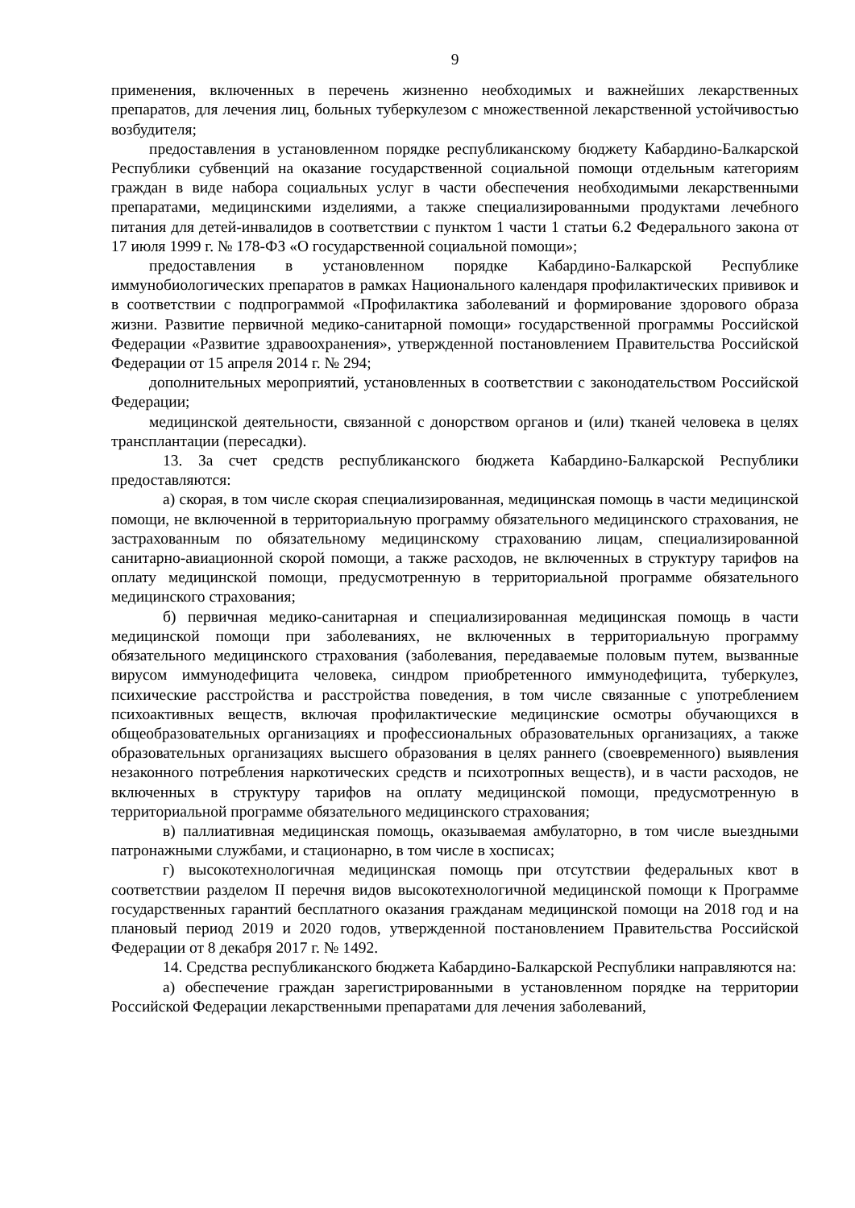9
применения, включенных в перечень жизненно необходимых и важнейших лекарственных препаратов, для лечения лиц, больных туберкулезом с множественной лекарственной устойчивостью возбудителя;
предоставления в установленном порядке республиканскому бюджету Кабардино-Балкарской Республики субвенций на оказание государственной социальной помощи отдельным категориям граждан в виде набора социальных услуг в части обеспечения необходимыми лекарственными препаратами, медицинскими изделиями, а также специализированными продуктами лечебного питания для детей-инвалидов в соответствии с пунктом 1 части 1 статьи 6.2 Федерального закона от 17 июля 1999 г. № 178-ФЗ «О государственной социальной помощи»;
предоставления в установленном порядке Кабардино-Балкарской Республике иммунобиологических препаратов в рамках Национального календаря профилактических прививок и в соответствии с подпрограммой «Профилактика заболеваний и формирование здорового образа жизни. Развитие первичной медико-санитарной помощи» государственной программы Российской Федерации «Развитие здравоохранения», утвержденной постановлением Правительства Российской Федерации от 15 апреля 2014 г. № 294;
дополнительных мероприятий, установленных в соответствии с законодательством Российской Федерации;
медицинской деятельности, связанной с донорством органов и (или) тканей человека в целях трансплантации (пересадки).
13. За счет средств республиканского бюджета Кабардино-Балкарской Республики предоставляются:
а) скорая, в том числе скорая специализированная, медицинская помощь в части медицинской помощи, не включенной в территориальную программу обязательного медицинского страхования, не застрахованным по обязательному медицинскому страхованию лицам, специализированной санитарно-авиационной скорой помощи, а также расходов, не включенных в структуру тарифов на оплату медицинской помощи, предусмотренную в территориальной программе обязательного медицинского страхования;
б) первичная медико-санитарная и специализированная медицинская помощь в части медицинской помощи при заболеваниях, не включенных в территориальную программу обязательного медицинского страхования (заболевания, передаваемые половым путем, вызванные вирусом иммунодефицита человека, синдром приобретенного иммунодефицита, туберкулез, психические расстройства и расстройства поведения, в том числе связанные с употреблением психоактивных веществ, включая профилактические медицинские осмотры обучающихся в общеобразовательных организациях и профессиональных образовательных организациях, а также образовательных организациях высшего образования в целях раннего (своевременного) выявления незаконного потребления наркотических средств и психотропных веществ), и в части расходов, не включенных в структуру тарифов на оплату медицинской помощи, предусмотренную в территориальной программе обязательного медицинского страхования;
в) паллиативная медицинская помощь, оказываемая амбулаторно, в том числе выездными патронажными службами, и стационарно, в том числе в хосписах;
г) высокотехнологичная медицинская помощь при отсутствии федеральных квот в соответствии разделом II перечня видов высокотехнологичной медицинской помощи к Программе государственных гарантий бесплатного оказания гражданам медицинской помощи на 2018 год и на плановый период 2019 и 2020 годов, утвержденной постановлением Правительства Российской Федерации от 8 декабря 2017 г. № 1492.
14. Средства республиканского бюджета Кабардино-Балкарской Республики направляются на:
а) обеспечение граждан зарегистрированными в установленном порядке на территории Российской Федерации лекарственными препаратами для лечения заболеваний,